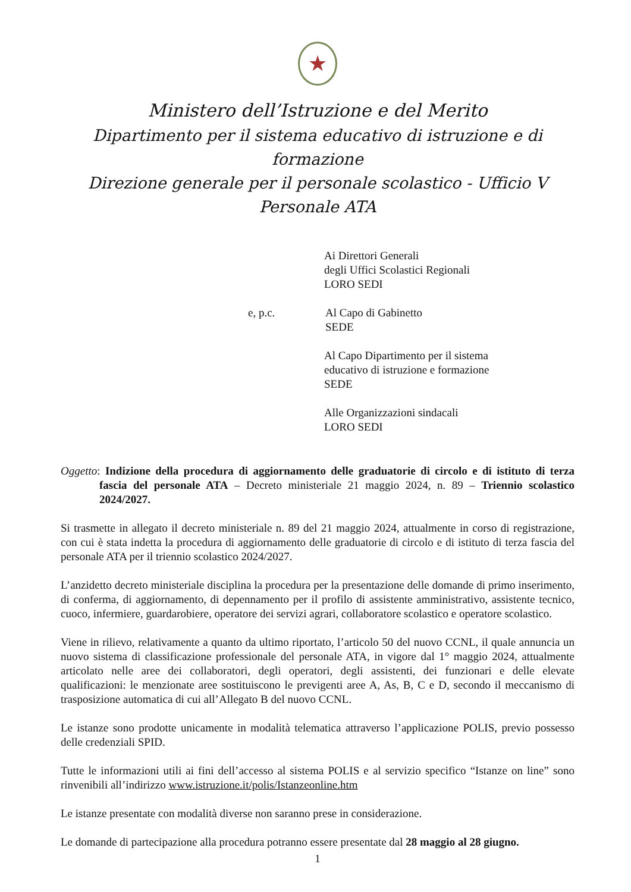★
Ministero dell’Istruzione e del Merito
Dipartimento per il sistema educativo di istruzione e di formazione
Direzione generale per il personale scolastico - Ufficio V
Personale ATA
Ai Direttori Generali
degli Uffici Scolastici Regionali
LORO SEDI
e, p.c. Al Capo di Gabinetto
SEDE
Al Capo Dipartimento per il sistema
educativo di istruzione e formazione
SEDE
Alle Organizzazioni sindacali
LORO SEDI
Oggetto: Indizione della procedura di aggiornamento delle graduatorie di circolo e di istituto di terza fascia del personale ATA – Decreto ministeriale 21 maggio 2024, n. 89 – Triennio scolastico 2024/2027.
Si trasmette in allegato il decreto ministeriale n. 89 del 21 maggio 2024, attualmente in corso di registrazione, con cui è stata indetta la procedura di aggiornamento delle graduatorie di circolo e di istituto di terza fascia del personale ATA per il triennio scolastico 2024/2027.
L’anzidetto decreto ministeriale disciplina la procedura per la presentazione delle domande di primo inserimento, di conferma, di aggiornamento, di depennamento per il profilo di assistente amministrativo, assistente tecnico, cuoco, infermiere, guardarobiere, operatore dei servizi agrari, collaboratore scolastico e operatore scolastico.
Viene in rilievo, relativamente a quanto da ultimo riportato, l’articolo 50 del nuovo CCNL, il quale annuncia un nuovo sistema di classificazione professionale del personale ATA, in vigore dal 1° maggio 2024, attualmente articolato nelle aree dei collaboratori, degli operatori, degli assistenti, dei funzionari e delle elevate qualificazioni: le menzionate aree sostituiscono le previgenti aree A, As, B, C e D, secondo il meccanismo di trasposizione automatica di cui all’Allegato B del nuovo CCNL.
Le istanze sono prodotte unicamente in modalità telematica attraverso l’applicazione POLIS, previo possesso delle credenziali SPID.
Tutte le informazioni utili ai fini dell’accesso al sistema POLIS e al servizio specifico “Istanze on line” sono rinvenibili all’indirizzo www.istruzione.it/polis/Istanzeonline.htm
Le istanze presentate con modalità diverse non saranno prese in considerazione.
Le domande di partecipazione alla procedura potranno essere presentate dal 28 maggio al 28 giugno.
1